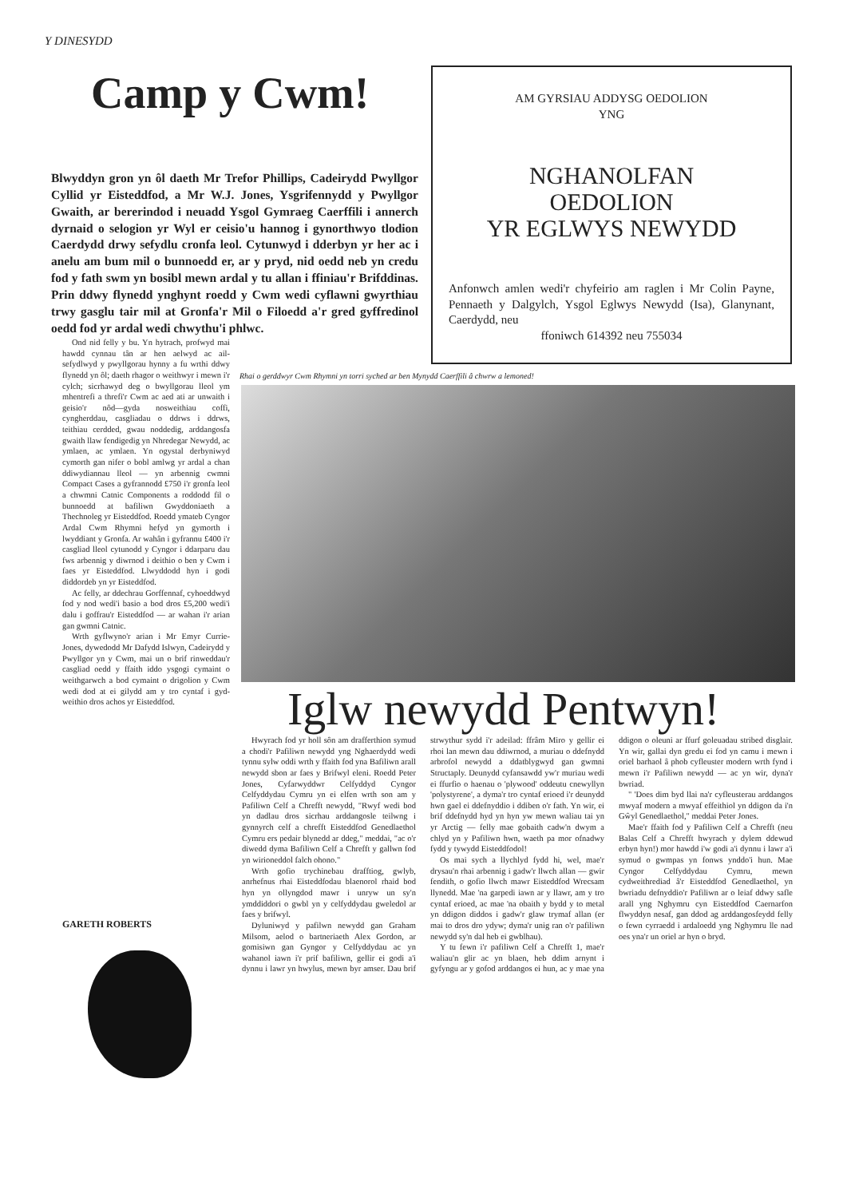Y DINESYDD
Camp y Cwm!
Blwyddyn gron yn ôl daeth Mr Trefor Phillips, Cadeirydd Pwyllgor Cyllid yr Eisteddfod, a Mr W.J. Jones, Ysgrifennydd y Pwyllgor Gwaith, ar bererindod i neuadd Ysgol Gymraeg Caerffili i annerch dyrnaid o selogion yr Wyl er ceisio'u hannog i gynorthwyo tlodion Caerdydd drwy sefydlu cronfa leol. Cytunwyd i dderbyn yr her ac i anelu am bum mil o bunnoedd er, ar y pryd, nid oedd neb yn credu fod y fath swm yn bosibl mewn ardal y tu allan i ffiniau'r Brifddinas. Prin ddwy flynedd ynghynt roedd y Cwm wedi cyflawni gwyrthiau trwy gasglu tair mil at Gronfa'r Mil o Filoedd a'r gred gyffredinol oedd fod yr ardal wedi chwythu'i phlwc.
Ond nid felly y bu. Yn hytrach, profwyd mai hawdd cynnau tân ar hen aelwyd ac ail-sefydlwyd y pwyllgorau hynny a fu wrthi ddwy flynedd yn ôl; daeth rhagor o weithwyr i mewn i'r cylch; sicrhawyd deg o bwyllgorau lleol ym mhentrefi a threfi'r Cwm ac aed ati ar unwaith i geisio'r nôd—gyda nosweithiau coffi, cyngherddau, casgliadau o ddrws i ddrws, teithiau cerdded, gwau noddedig, arddangosfa gwaith llaw fendigedig yn Nhredegar Newydd, ac ymlaen, ac ymlaen. Yn ogystal derbyniwyd cymorth gan nifer o bobl amlwg yr ardal a chan ddiwydiannau lleol — yn arbennig cwmni Compact Cases a gyfrannodd £750 i'r gronfa leol a chwmni Catnic Components a roddodd fil o bunnoedd at bafiliwn Gwyddoniaeth a Thechnoleg yr Eisteddfod. Roedd ymateb Cyngor Ardal Cwm Rhymni hefyd yn gymorth i lwyddiant y Gronfa. Ar wahân i gyfrannu £400 i'r casgliad lleol cytunodd y Cyngor i ddarparu dau fws arbennig y diwrnod i deithio o ben y Cwm i faes yr Eisteddfod. Llwyddodd hyn i godi diddordeb yn yr Eisteddfod.
Ac felly, ar ddechrau Gorffennaf, cyhoeddwyd fod y nod wedi'i basio a bod dros £5,200 wedi'i dalu i goffrau'r Eisteddfod — ar wahan i'r arian gan gwmni Catnic.
Wrth gyflwyno'r arian i Mr Emyr Currie-Jones, dywedodd Mr Dafydd Islwyn, Cadeirydd y Pwyllgor yn y Cwm, mai un o brif rinweddau'r casgliad oedd y ffaith iddo ysgogi cymaint o weithgarwch a bod cymaint o drigolion y Cwm wedi dod at ei gilydd am y tro cyntaf i gyd-weithio dros achos yr Eisteddfod.
GARETH ROBERTS
AM GYRSIAU ADDYSG OEDOLION
YNG
NGHANOLFAN
OEDOLION
YR EGLWYS NEWYDD
Anfonwch amlen wedi'r chyfeirio am raglen i Mr Colin Payne, Pennaeth y Dalgylch, Ysgol Eglwys Newydd (Isa), Glanynant, Caerdydd, neu
ffoniwch 614392 neu 755034
Rhai o gerddwyr Cwm Rhymni yn torri syched ar ben Mynydd Caerffili â chwrw a lemoned!
Iglw newydd Pentwyn!
Hwyrach fod yr holl sôn am drafferthion symud a chodi'r Pafiliwn newydd yng Nghaerdydd wedi tynnu sylw oddi wrth y ffaith fod yna Bafiliwn arall newydd sbon ar faes y Brifwyl eleni. Roedd Peter Jones, Cyfarwyddwr Celfyddyd Cyngor Celfyddydau Cymru yn ei elfen wrth son am y Pafiliwn Celf a Chrefft newydd, "Rwyf wedi bod yn dadlau dros sicrhau arddangosle teilwng i gynnyrch celf a chrefft Eisteddfod Genedlaethol Cymru ers pedair blynedd ar ddeg," meddai, "ac o'r diwedd dyma Bafiliwn Celf a Chrefft y gallwn fod yn wirioneddol falch ohono."
Wrth gofio trychinebau drafftiog, gwlyb, anrhefnus rhai Eisteddfodau blaenorol rhaid bod hyn yn ollyngdod mawr i unryw un sy'n ymddiddori o gwbl yn y celfyddydau gweledol ar faes y brifwyl.
Dyluniwyd y pafilwn newydd gan Graham Milsom, aelod o bartneriaeth Alex Gordon, ar gomisiwn gan Gyngor y Celfyddydau ac yn wahanol iawn i'r prif bafiliwn, gellir ei godi a'i dynnu i lawr yn hwylus, mewn byr amser. Dau brif strwythur sydd i'r adeilad: ffrâm Miro y gellir ei rhoi lan mewn dau ddiwrnod, a muriau o ddefnydd arbrofol newydd a ddatblygwyd gan gwmni Structaply. Deunydd cyfansawdd yw'r muriau wedi ei ffurfio o haenau o 'plywood' oddeutu cnewyllyn 'polystyrene', a dyma'r tro cyntaf erioed i'r deunydd hwn gael ei ddefnyddio i ddiben o'r fath. Yn wir, ei brif ddefnydd hyd yn hyn yw mewn waliau tai yn yr Arctig — felly mae gobaith cadw'n dwym a chlyd yn y Pafiliwn hwn, waeth pa mor ofnadwy fydd y tywydd Eisteddfodol!
Os mai sych a llychlyd fydd hi, wel, mae'r drysau'n rhai arbennig i gadw'r llwch allan — gwir fendith, o gofio llwch mawr Eisteddfod Wrecsam llynedd. Mae 'na garpedi iawn ar y llawr, am y tro cyntaf erioed, ac mae 'na obaith y bydd y to metal yn ddigon diddos i gadw'r glaw trymaf allan (er mai to dros dro ydyw; dyma'r unig ran o'r pafiliwn newydd sy'n dal heb ei gwblhau).
Y tu fewn i'r pafiliwn Celf a Chrefft 1, mae'r waliau'n glir ac yn blaen, heb ddim arnynt i gyfyngu ar y gofod arddangos ei hun, ac y mae yna ddigon o oleuni ar ffurf goleuadau stribed disglair. Yn wir, gallai dyn gredu ei fod yn camu i mewn i oriel barhaol â phob cyfleuster modern wrth fynd i mewn i'r Pafiliwn newydd — ac yn wir, dyna'r bwriad.
" 'Does dim byd llai na'r cyfleusterau arddangos mwyaf modern a mwyaf effeithiol yn ddigon da i'n Gŵyl Genedlaethol," meddai Peter Jones.
Mae'r ffaith fod y Pafiliwn Celf a Chrefft (neu Balas Celf a Chrefft hwyrach y dylem ddewud erbyn hyn!) mor hawdd i'w godi a'i dynnu i lawr a'i symud o gwmpas yn fonws ynddo'i hun. Mae Cyngor Celfyddydau Cymru, mewn cydweithrediad â'r Eisteddfod Genedlaethol, yn bwriadu defnyddio'r Pafiliwn ar o leiaf ddwy safle arall yng Nghymru cyn Eisteddfod Caernarfon flwyddyn nesaf, gan ddod ag arddangosfeydd felly o fewn cyrraedd i ardaloedd yng Nghymru lle nad oes yna'r un oriel ar hyn o bryd.